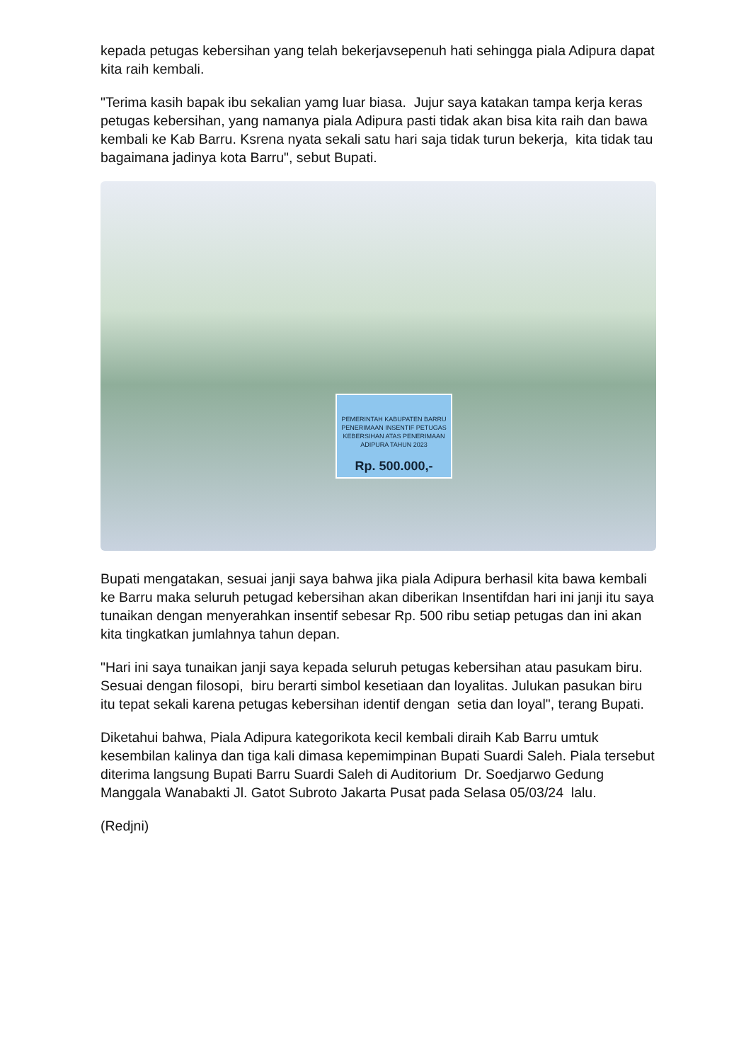kepada petugas kebersihan yang telah bekerjavsepenuh hati sehingga piala Adipura dapat kita raih kembali.
"Terima kasih bapak ibu sekalian yamg luar biasa. Jujur saya katakan tampa kerja keras petugas kebersihan, yang namanya piala Adipura pasti tidak akan bisa kita raih dan bawa kembali ke Kab Barru. Ksrena nyata sekali satu hari saja tidak turun bekerja, kita tidak tau bagaimana jadinya kota Barru", sebut Bupati.
PEMERINTAH KABUPATEN BARRU
PENERIMAAN INSENTIF PETUGAS KEBERSIHAN ATAS PENERIMAAN ADIPURA TAHUN 2023
Rp. 500.000,-
Bupati mengatakan, sesuai janji saya bahwa jika piala Adipura berhasil kita bawa kembali ke Barru maka seluruh petugad kebersihan akan diberikan Insentifdan hari ini janji itu saya tunaikan dengan menyerahkan insentif sebesar Rp. 500 ribu setiap petugas dan ini akan kita tingkatkan jumlahnya tahun depan.
"Hari ini saya tunaikan janji saya kepada seluruh petugas kebersihan atau pasukam biru. Sesuai dengan filosopi, biru berarti simbol kesetiaan dan loyalitas. Julukan pasukan biru itu tepat sekali karena petugas kebersihan identif dengan setia dan loyal", terang Bupati.
Diketahui bahwa, Piala Adipura kategorikota kecil kembali diraih Kab Barru umtuk kesembilan kalinya dan tiga kali dimasa kepemimpinan Bupati Suardi Saleh. Piala tersebut diterima langsung Bupati Barru Suardi Saleh di Auditorium Dr. Soedjarwo Gedung Manggala Wanabakti Jl. Gatot Subroto Jakarta Pusat pada Selasa 05/03/24 lalu.
(Redjni)